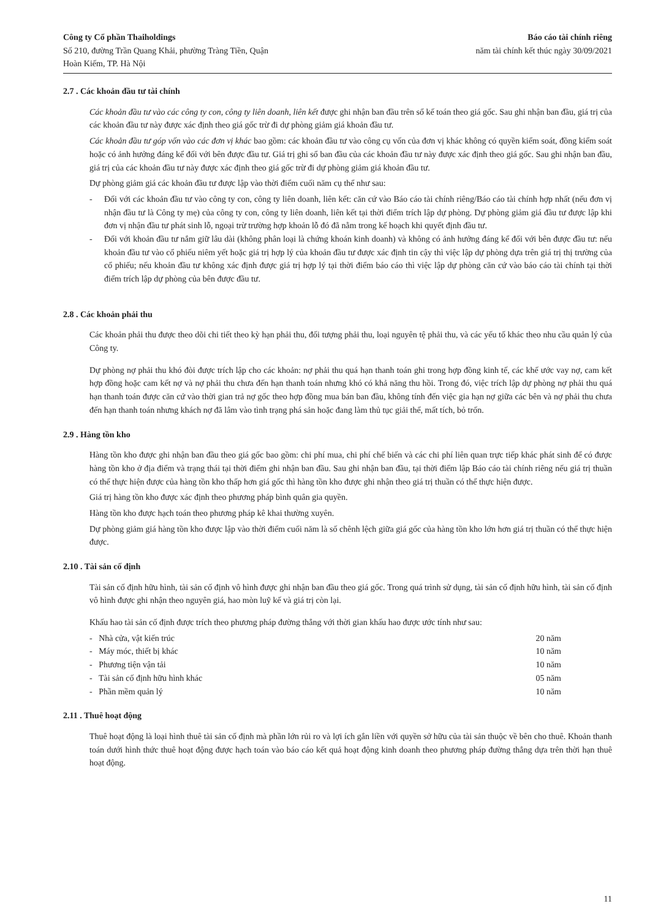Công ty Cổ phần Thaiholdings
Số 210, đường Trần Quang Khải, phường Tràng Tiền, Quận
Hoàn Kiếm, TP. Hà Nội
Báo cáo tài chính riêng
năm tài chính kết thúc ngày 30/09/2021
2.7 . Các khoản đầu tư tài chính
Các khoản đầu tư vào các công ty con, công ty liên doanh, liên kết được ghi nhận ban đầu trên sổ kế toán theo giá gốc. Sau ghi nhận ban đầu, giá trị của các khoản đầu tư này được xác định theo giá gốc trừ đi dự phòng giảm giá khoản đầu tư.
Các khoản đầu tư góp vốn vào các đơn vị khác bao gồm: các khoản đầu tư vào công cụ vốn của đơn vị khác không có quyền kiểm soát, đồng kiểm soát hoặc có ảnh hưởng đáng kể đối với bên được đầu tư. Giá trị ghi sổ ban đầu của các khoản đầu tư này được xác định theo giá gốc. Sau ghi nhận ban đầu, giá trị của các khoản đầu tư này được xác định theo giá gốc trừ đi dự phòng giảm giá khoản đầu tư.
Dự phòng giảm giá các khoản đầu tư được lập vào thời điểm cuối năm cụ thể như sau:
- Đối với các khoản đầu tư vào công ty con, công ty liên doanh, liên kết: căn cứ vào Báo cáo tài chính riêng/Báo cáo tài chính hợp nhất (nếu đơn vị nhận đầu tư là Công ty mẹ) của công ty con, công ty liên doanh, liên kết tại thời điểm trích lập dự phòng. Dự phòng giảm giá đầu tư được lập khi đơn vị nhận đầu tư phát sinh lỗ, ngoại trừ trường hợp khoản lỗ đó đã nằm trong kế hoạch khi quyết định đầu tư.
- Đối với khoản đầu tư nắm giữ lâu dài (không phân loại là chứng khoán kinh doanh) và không có ảnh hưởng đáng kể đối với bên được đầu tư: nếu khoản đầu tư vào cổ phiếu niêm yết hoặc giá trị hợp lý của khoản đầu tư được xác định tin cậy thì việc lập dự phòng dựa trên giá trị thị trường của cổ phiếu; nếu khoản đầu tư không xác định được giá trị hợp lý tại thời điểm báo cáo thì việc lập dự phòng căn cứ vào báo cáo tài chính tại thời điểm trích lập dự phòng của bên được đầu tư.
2.8 . Các khoản phải thu
Các khoản phải thu được theo dõi chi tiết theo kỳ hạn phải thu, đối tượng phải thu, loại nguyên tệ phải thu, và các yếu tố khác theo nhu cầu quản lý của Công ty.
Dự phòng nợ phải thu khó đòi được trích lập cho các khoản: nợ phải thu quá hạn thanh toán ghi trong hợp đồng kinh tế, các khế ước vay nợ, cam kết hợp đồng hoặc cam kết nợ và nợ phải thu chưa đến hạn thanh toán nhưng khó có khả năng thu hồi. Trong đó, việc trích lập dự phòng nợ phải thu quá hạn thanh toán được căn cứ vào thời gian trả nợ gốc theo hợp đồng mua bán ban đầu, không tính đến việc gia hạn nợ giữa các bên và nợ phải thu chưa đến hạn thanh toán nhưng khách nợ đã lâm vào tình trạng phá sản hoặc đang làm thủ tục giải thể, mất tích, bỏ trốn.
2.9 . Hàng tồn kho
Hàng tồn kho được ghi nhận ban đầu theo giá gốc bao gồm: chi phí mua, chi phí chế biến và các chi phí liên quan trực tiếp khác phát sinh để có được hàng tồn kho ở địa điểm và trạng thái tại thời điểm ghi nhận ban đầu. Sau ghi nhận ban đầu, tại thời điểm lập Báo cáo tài chính riêng nếu giá trị thuần có thể thực hiện được của hàng tồn kho thấp hơn giá gốc thì hàng tồn kho được ghi nhận theo giá trị thuần có thể thực hiện được.
Giá trị hàng tồn kho được xác định theo phương pháp bình quân gia quyền.
Hàng tồn kho được hạch toán theo phương pháp kê khai thường xuyên.
Dự phòng giảm giá hàng tồn kho được lập vào thời điểm cuối năm là số chênh lệch giữa giá gốc của hàng tồn kho lớn hơn giá trị thuần có thể thực hiện được.
2.10 . Tài sản cố định
Tài sản cố định hữu hình, tài sản cố định vô hình được ghi nhận ban đầu theo giá gốc. Trong quá trình sử dụng, tài sản cố định hữu hình, tài sản cố định vô hình được ghi nhận theo nguyên giá, hao mòn luỹ kế và giá trị còn lại.
Khấu hao tài sản cố định được trích theo phương pháp đường thẳng với thời gian khấu hao được ước tính như sau:
- Nhà cửa, vật kiến trúc 20 năm
- Máy móc, thiết bị khác 10 năm
- Phương tiện vận tải 10 năm
- Tài sản cố định hữu hình khác 05 năm
- Phần mềm quản lý 10 năm
2.11 . Thuê hoạt động
Thuê hoạt động là loại hình thuê tài sản cố định mà phần lớn rủi ro và lợi ích gắn liền với quyền sở hữu của tài sản thuộc về bên cho thuê. Khoản thanh toán dưới hình thức thuê hoạt động được hạch toán vào báo cáo kết quả hoạt động kinh doanh theo phương pháp đường thẳng dựa trên thời hạn thuê hoạt động.
11